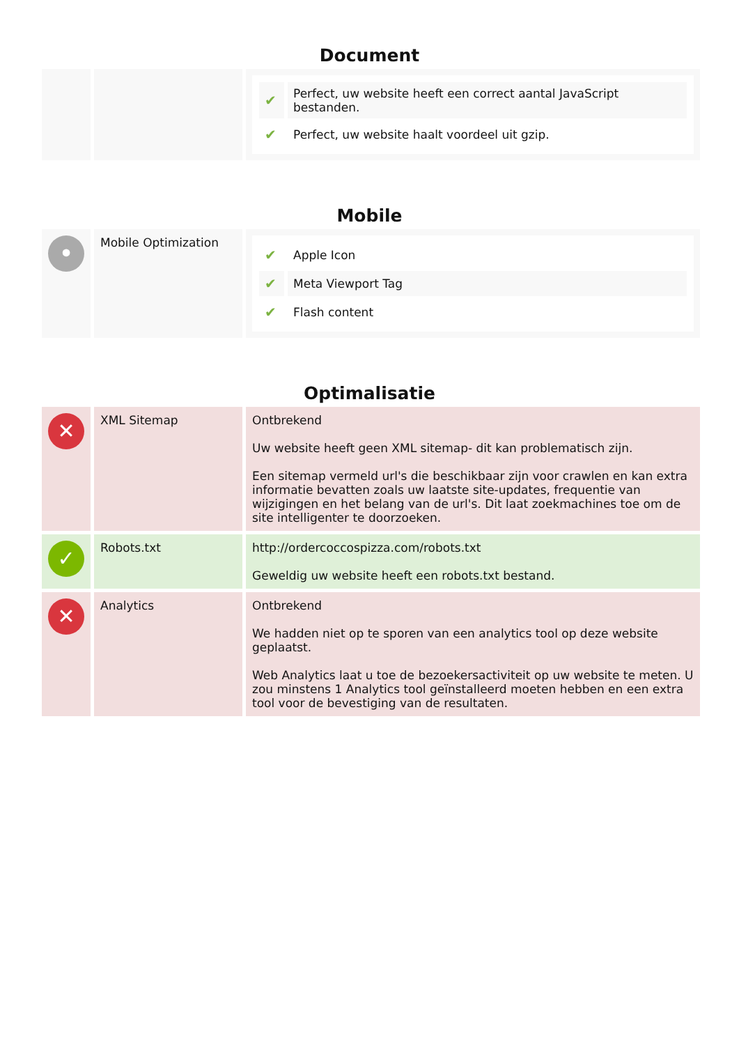Document
| | | / ✔ / Perfect, uw website heeft een correct aantal JavaScript bestanden. / / ✔ / Perfect, uw website haalt voordeel uit gzip. / |
Mobile
| • | Mobile Optimization | / ✔ / Apple Icon / / ✔ / Meta Viewport Tag / / ✔ / Flash content / |
Optimalisatie
| ✕ | XML Sitemap | Ontbrekend Uw website heeft geen XML sitemap- dit kan problematisch zijn. Een sitemap vermeld url's die beschikbaar zijn voor crawlen en kan extra informatie bevatten zoals uw laatste site-updates, frequentie van wijzigingen en het belang van de url's. Dit laat zoekmachines toe om de site intelligenter te doorzoeken. |
| ✓ | Robots.txt | http://ordercoccospizza.com/robots.txt Geweldig uw website heeft een robots.txt bestand. |
| ✕ | Analytics | Ontbrekend We hadden niet op te sporen van een analytics tool op deze website geplaatst. Web Analytics laat u toe de bezoekersactiviteit op uw website te meten. U zou minstens 1 Analytics tool geïnstalleerd moeten hebben en een extra tool voor de bevestiging van de resultaten. |